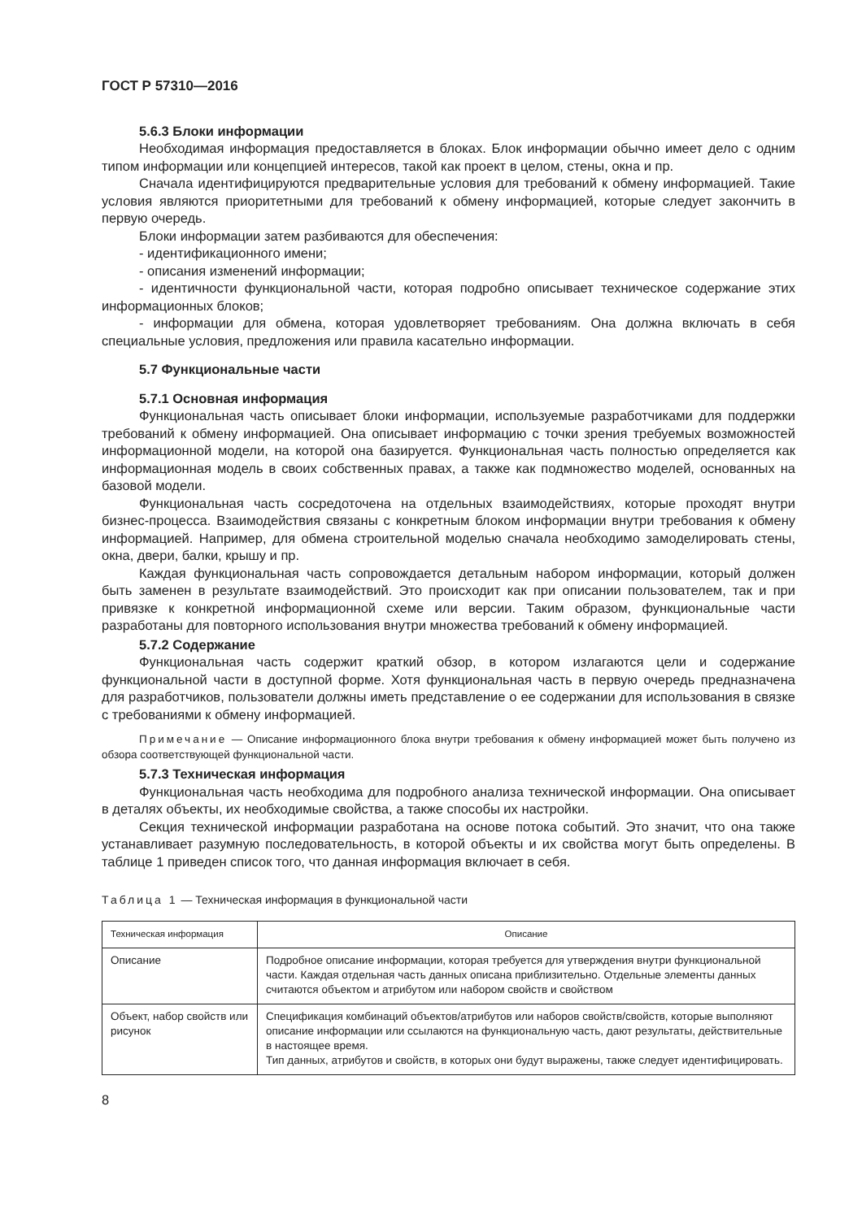ГОСТ Р 57310—2016
5.6.3 Блоки информации
Необходимая информация предоставляется в блоках. Блок информации обычно имеет дело с одним типом информации или концепцией интересов, такой как проект в целом, стены, окна и пр.
Сначала идентифицируются предварительные условия для требований к обмену информацией. Такие условия являются приоритетными для требований к обмену информацией, которые следует закончить в первую очередь.
Блоки информации затем разбиваются для обеспечения:
- идентификационного имени;
- описания изменений информации;
- идентичности функциональной части, которая подробно описывает техническое содержание этих информационных блоков;
- информации для обмена, которая удовлетворяет требованиям. Она должна включать в себя специальные условия, предложения или правила касательно информации.
5.7 Функциональные части
5.7.1 Основная информация
Функциональная часть описывает блоки информации, используемые разработчиками для поддержки требований к обмену информацией. Она описывает информацию с точки зрения требуемых возможностей информационной модели, на которой она базируется. Функциональная часть полностью определяется как информационная модель в своих собственных правах, а также как подмножество моделей, основанных на базовой модели.
Функциональная часть сосредоточена на отдельных взаимодействиях, которые проходят внутри бизнес-процесса. Взаимодействия связаны с конкретным блоком информации внутри требования к обмену информацией. Например, для обмена строительной моделью сначала необходимо замоделировать стены, окна, двери, балки, крышу и пр.
Каждая функциональная часть сопровождается детальным набором информации, который должен быть заменен в результате взаимодействий. Это происходит как при описании пользователем, так и при привязке к конкретной информационной схеме или версии. Таким образом, функциональные части разработаны для повторного использования внутри множества требований к обмену информацией.
5.7.2 Содержание
Функциональная часть содержит краткий обзор, в котором излагаются цели и содержание функциональной части в доступной форме. Хотя функциональная часть в первую очередь предназначена для разработчиков, пользователи должны иметь представление о ее содержании для использования в связке с требованиями к обмену информацией.
Примечание — Описание информационного блока внутри требования к обмену информацией может быть получено из обзора соответствующей функциональной части.
5.7.3 Техническая информация
Функциональная часть необходима для подробного анализа технической информации. Она описывает в деталях объекты, их необходимые свойства, а также способы их настройки.
Секция технической информации разработана на основе потока событий. Это значит, что она также устанавливает разумную последовательность, в которой объекты и их свойства могут быть определены. В таблице 1 приведен список того, что данная информация включает в себя.
Таблица 1 — Техническая информация в функциональной части
| Техническая информация | Описание |
| --- | --- |
| Описание | Подробное описание информации, которая требуется для утверждения внутри функциональной части. Каждая отдельная часть данных описана приблизительно. Отдельные элементы данных считаются объектом и атрибутом или набором свойств и свойством |
| Объект, набор свойств или рисунок | Спецификация комбинаций объектов/атрибутов или наборов свойств/свойств, которые выполняют описание информации или ссылаются на функциональную часть, дают результаты, действительные в настоящее время. Тип данных, атрибутов и свойств, в которых они будут выражены, также следует идентифицировать. |
8